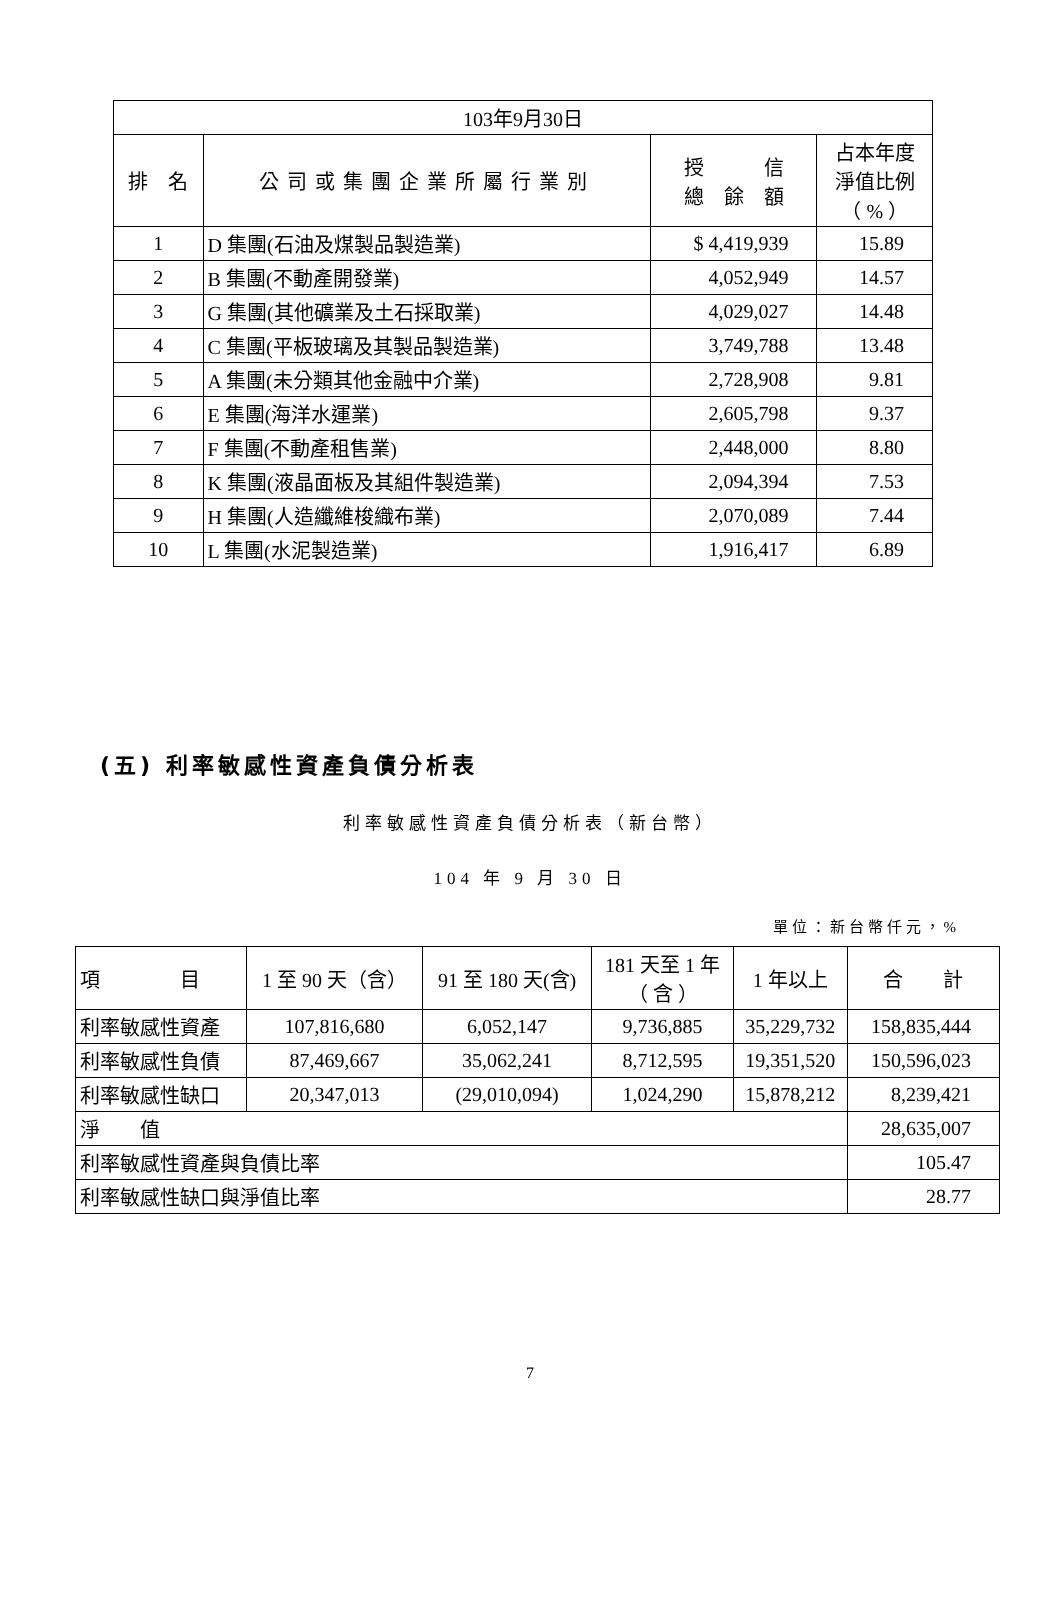| 103年9月30日 | | | |
| 排 名 | 公司或集團企業所屬行業別 | 授 信 總 餘 額 | 占本年度 淨值比例 （ % ） |
| 1 | D 集團(石油及煤製品製造業) | $ 4,419,939 | 15.89 |
| 2 | B 集團(不動產開發業) | 4,052,949 | 14.57 |
| 3 | G 集團(其他礦業及土石採取業) | 4,029,027 | 14.48 |
| 4 | C 集團(平板玻璃及其製品製造業) | 3,749,788 | 13.48 |
| 5 | A 集團(未分類其他金融中介業) | 2,728,908 | 9.81 |
| 6 | E 集團(海洋水運業) | 2,605,798 | 9.37 |
| 7 | F 集團(不動產租售業) | 2,448,000 | 8.80 |
| 8 | K 集團(液晶面板及其組件製造業) | 2,094,394 | 7.53 |
| 9 | H 集團(人造纖維梭織布業) | 2,070,089 | 7.44 |
| 10 | L 集團(水泥製造業) | 1,916,417 | 6.89 |
(五) 利率敏感性資產負債分析表
利率敏感性資產負債分析表（新台幣）
104 年 9 月 30 日
單位：新台幣仟元，%
| 項 目 | 1 至 90 天（含） | 91 至 180 天(含) | 181 天至 1 年 （ 含 ） | 1 年以上 | 合 計 |
| --- | --- | --- | --- | --- | --- |
| 利率敏感性資產 | 107,816,680 | 6,052,147 | 9,736,885 | 35,229,732 | 158,835,444 |
| 利率敏感性負債 | 87,469,667 | 35,062,241 | 8,712,595 | 19,351,520 | 150,596,023 |
| 利率敏感性缺口 | 20,347,013 | (29,010,094) | 1,024,290 | 15,878,212 | 8,239,421 |
| 淨 值 | | | | | 28,635,007 |
| 利率敏感性資產與負債比率 | | | | | 105.47 |
| 利率敏感性缺口與淨值比率 | | | | | 28.77 |
7